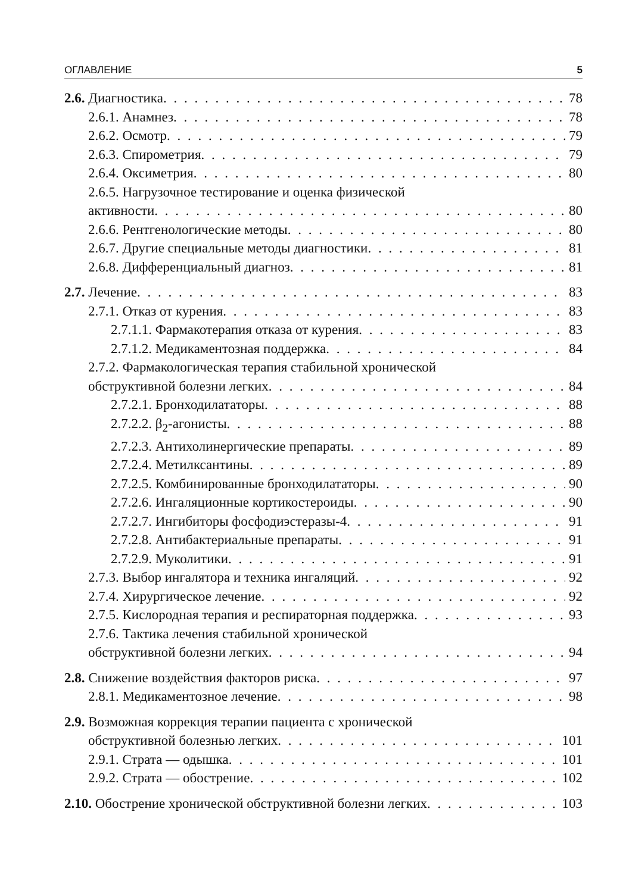ОГЛАВЛЕНИЕ 5
2.6. Диагностика 78
2.6.1. Анамнез 78
2.6.2. Осмотр 79
2.6.3. Спирометрия 79
2.6.4. Оксиметрия 80
2.6.5. Нагрузочное тестирование и оценка физической
активности 80
2.6.6. Рентгенологические методы 80
2.6.7. Другие специальные методы диагностики 81
2.6.8. Дифференциальный диагноз 81
2.7. Лечение 83
2.7.1. Отказ от курения 83
2.7.1.1. Фармакотерапия отказа от курения 83
2.7.1.2. Медикаментозная поддержка 84
2.7.2. Фармакологическая терапия стабильной хронической
обструктивной болезни легких 84
2.7.2.1. Бронходилататоры 88
2.7.2.2. β<sub>2</sub>-агонисты 88
2.7.2.3. Антихолинергические препараты 89
2.7.2.4. Метилксантины 89
2.7.2.5. Комбинированные бронходилататоры 90
2.7.2.6. Ингаляционные кортикостероиды 90
2.7.2.7. Ингибиторы фосфодиэстеразы-4 91
2.7.2.8. Антибактериальные препараты 91
2.7.2.9. Муколитики 91
2.7.3. Выбор ингалятора и техника ингаляций 92
2.7.4. Хирургическое лечение 92
2.7.5. Кислородная терапия и респираторная поддержка 93
2.7.6. Тактика лечения стабильной хронической
обструктивной болезни легких 94
2.8. Снижение воздействия факторов риска 97
2.8.1. Медикаментозное лечение 98
2.9. Возможная коррекция терапии пациента с хронической
обструктивной болезнью легких 101
2.9.1. Страта — одышка 101
2.9.2. Страта — обострение 102
2.10. Обострение хронической обструктивной болезни легких 103